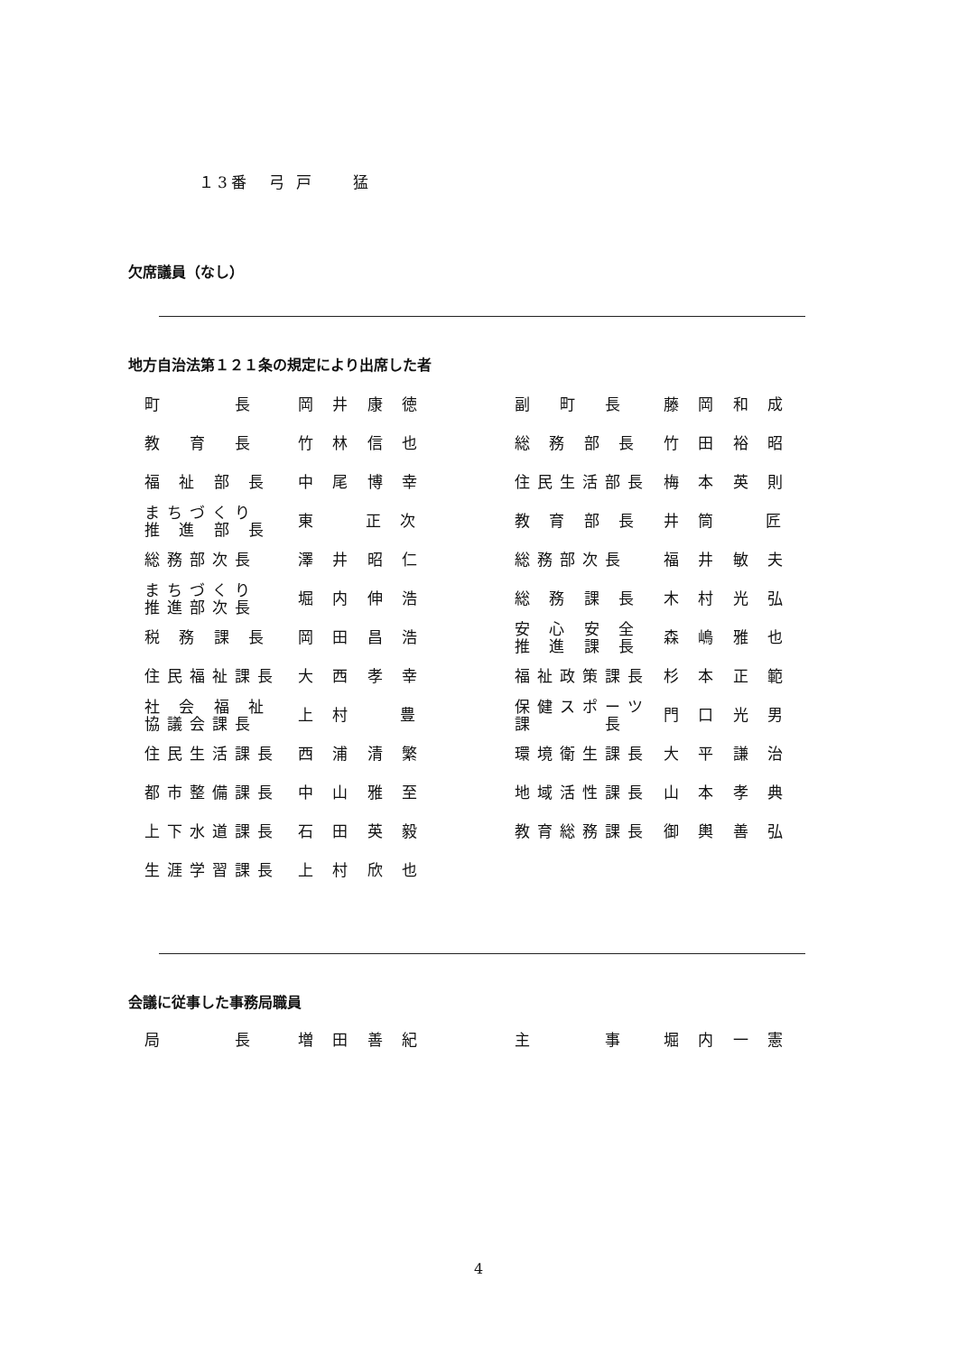１3番　弓 戸　　猛
欠席議員（なし）
地方自治法第１２１条の規定により出席した者
| 町 長 | 岡 井 康 徳 | 副 町 長 | 藤 岡 和 成 |
| 教 育 長 | 竹 林 信 也 | 総 務 部 長 | 竹 田 裕 昭 |
| 福 祉 部 長 | 中 尾 博 幸 | 住民生活部長 | 梅 本 英 則 |
| まちづくり 推 進 部 長 | 東 正 次 | 教 育 部 長 | 井 筒 匠 |
| 総務部次長 | 澤 井 昭 仁 | 総務部次長 | 福 井 敏 夫 |
| まちづくり 推進部次長 | 堀 内 伸 浩 | 総 務 課 長 | 木 村 光 弘 |
| 税 務 課 長 | 岡 田 昌 浩 | 安 心 安 全 推 進 課 長 | 森 嶋 雅 也 |
| 住民福祉課長 | 大 西 孝 幸 | 福祉政策課長 | 杉 本 正 範 |
| 社 会 福 祉 協議会課長 | 上 村 豊 | 保健スポーツ 課 長 | 門 口 光 男 |
| 住民生活課長 | 西 浦 清 繁 | 環境衛生課長 | 大 平 謙 治 |
| 都市整備課長 | 中 山 雅 至 | 地域活性課長 | 山 本 孝 典 |
| 上下水道課長 | 石 田 英 毅 | 教育総務課長 | 御 輿 善 弘 |
| 生涯学習課長 | 上 村 欣 也 | | |
会議に従事した事務局職員
| 局 長 | 増 田 善 紀 | 主 事 | 堀 内 一 憲 |
4